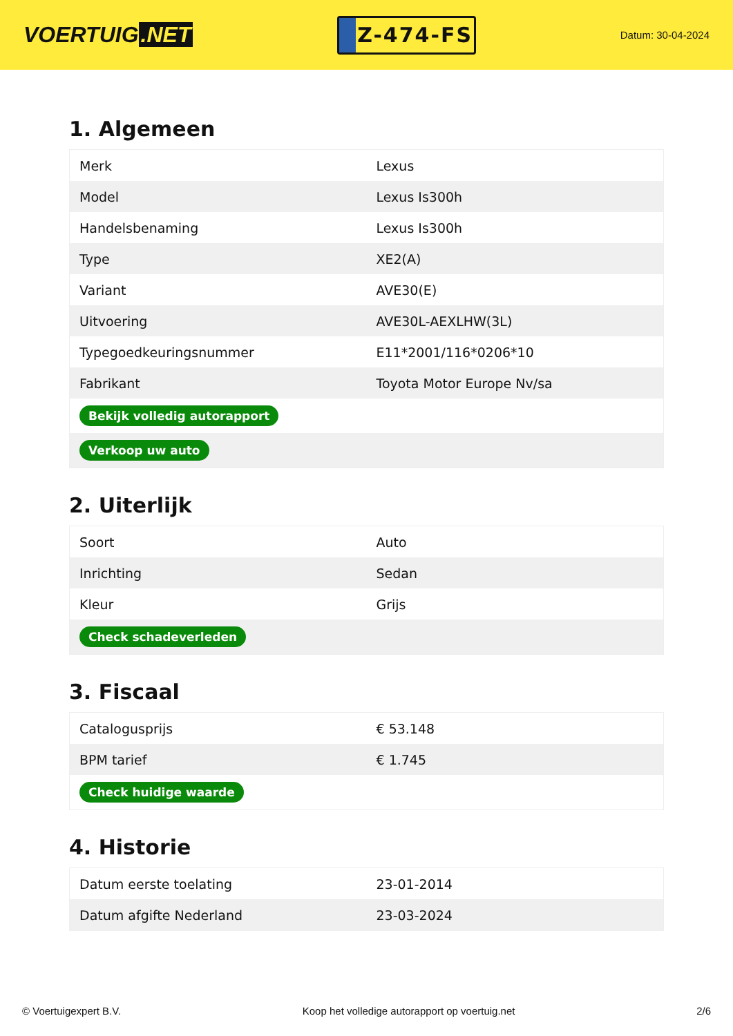VOERTUIG.NET
Z-474-FS
Datum: 30-04-2024
1. Algemeen
| Merk | Lexus |
| Model | Lexus Is300h |
| Handelsbenaming | Lexus Is300h |
| Type | XE2(A) |
| Variant | AVE30(E) |
| Uitvoering | AVE30L-AEXLHW(3L) |
| Typegoedkeuringsnummer | E11*2001/116*0206*10 |
| Fabrikant | Toyota Motor Europe Nv/sa |
| Bekijk volledig autorapport | |
| Verkoop uw auto | |
2. Uiterlijk
| Soort | Auto |
| Inrichting | Sedan |
| Kleur | Grijs |
| Check schadeverleden | |
3. Fiscaal
| Catalogusprijs | € 53.148 |
| BPM tarief | € 1.745 |
| Check huidige waarde | |
4. Historie
| Datum eerste toelating | 23-01-2014 |
| Datum afgifte Nederland | 23-03-2024 |
© Voertuigexpert B.V. Koop het volledige autorapport op voertuig.net 2/6